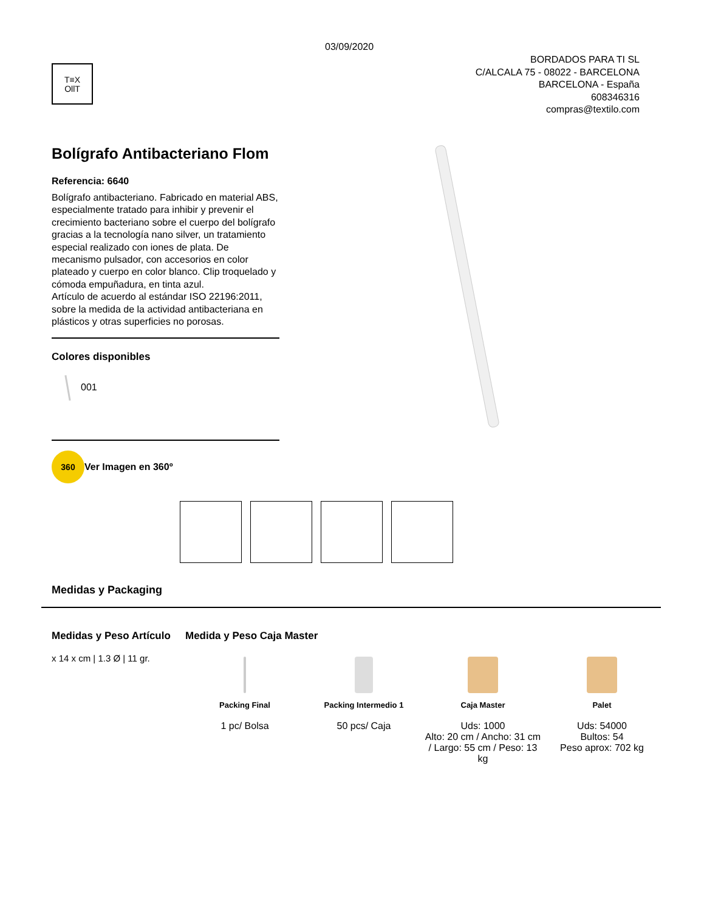03/09/2020
T≡X
OllT
BORDADOS PARA TI SL
C/ALCALA 75 - 08022 - BARCELONA
BARCELONA - España
608346316
compras@textilo.com
Bolígrafo Antibacteriano Flom
Referencia: 6640
Bolígrafo antibacteriano. Fabricado en material ABS, especialmente tratado para inhibir y prevenir el crecimiento bacteriano sobre el cuerpo del bolígrafo gracias a la tecnología nano silver, un tratamiento especial realizado con iones de plata. De mecanismo pulsador, con accesorios en color plateado y cuerpo en color blanco. Clip troquelado y cómoda empuñadura, en tinta azul.
Artículo de acuerdo al estándar ISO 22196:2011, sobre la medida de la actividad antibacteriana en plásticos y otras superficies no porosas.
Colores disponibles
001
360 Ver Imagen en 360º
Medidas y Packaging
Medidas y Peso Artículo
x 14 x cm | 1.3 Ø | 11 gr.
Medida y Peso Caja Master
Packing Final
1 pc/ Bolsa
Packing Intermedio 1
50 pcs/ Caja
Caja Master
Uds: 1000
Alto: 20 cm / Ancho: 31 cm / Largo: 55 cm / Peso: 13 kg
Palet
Uds: 54000
Bultos: 54
Peso aprox: 702 kg